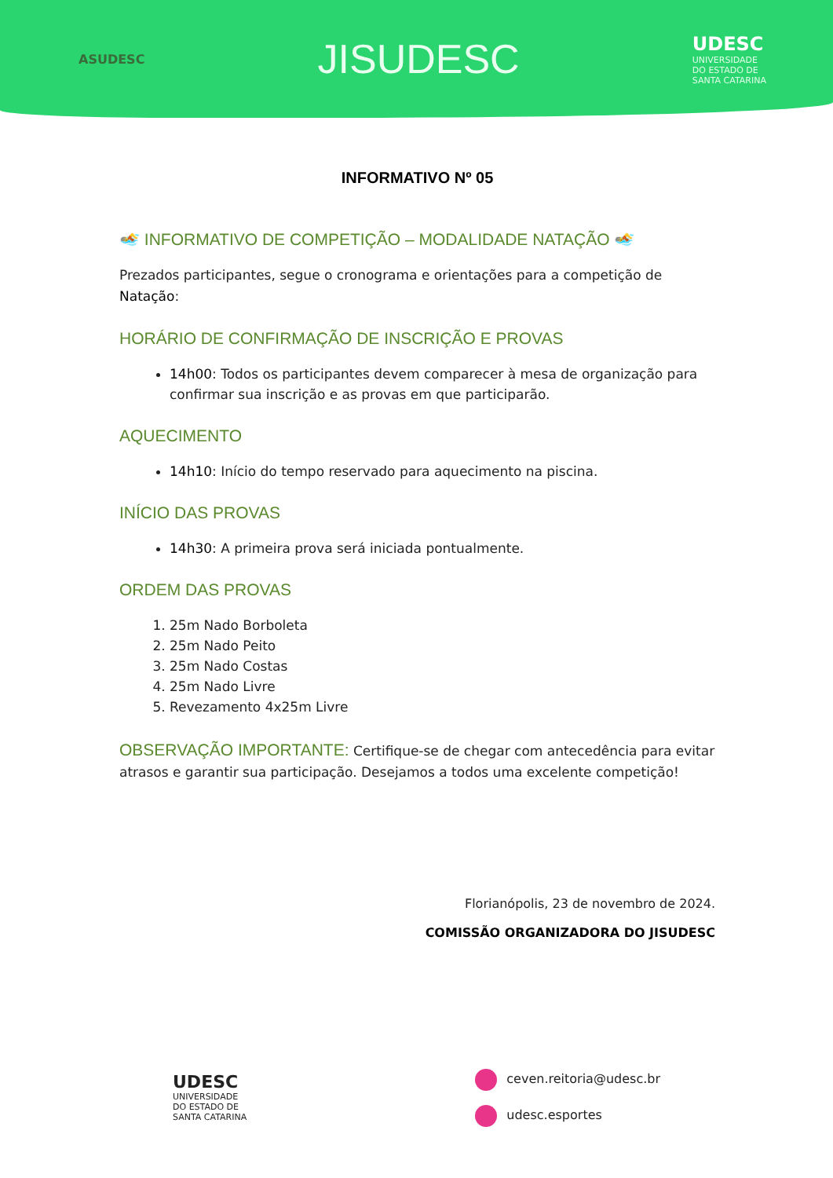ASUDESC
JISUDESC
UDESC
UNIVERSIDADE
DO ESTADO DE
SANTA CATARINA
INFORMATIVO Nº 05
🏊 INFORMATIVO DE COMPETIÇÃO – MODALIDADE NATAÇÃO 🏊
Prezados participantes, segue o cronograma e orientações para a competição de Natação:
HORÁRIO DE CONFIRMAÇÃO DE INSCRIÇÃO E PROVAS
14h00: Todos os participantes devem comparecer à mesa de organização para confirmar sua inscrição e as provas em que participarão.
AQUECIMENTO
14h10: Início do tempo reservado para aquecimento na piscina.
INÍCIO DAS PROVAS
14h30: A primeira prova será iniciada pontualmente.
ORDEM DAS PROVAS
1. 25m Nado Borboleta
2. 25m Nado Peito
3. 25m Nado Costas
4. 25m Nado Livre
5. Revezamento 4x25m Livre
OBSERVAÇÃO IMPORTANTE: Certifique-se de chegar com antecedência para evitar atrasos e garantir sua participação. Desejamos a todos uma excelente competição!
Florianópolis, 23 de novembro de 2024.
COMISSÃO ORGANIZADORA DO JISUDESC
UDESC
UNIVERSIDADE
DO ESTADO DE
SANTA CATARINA
ceven.reitoria@udesc.br
udesc.esportes